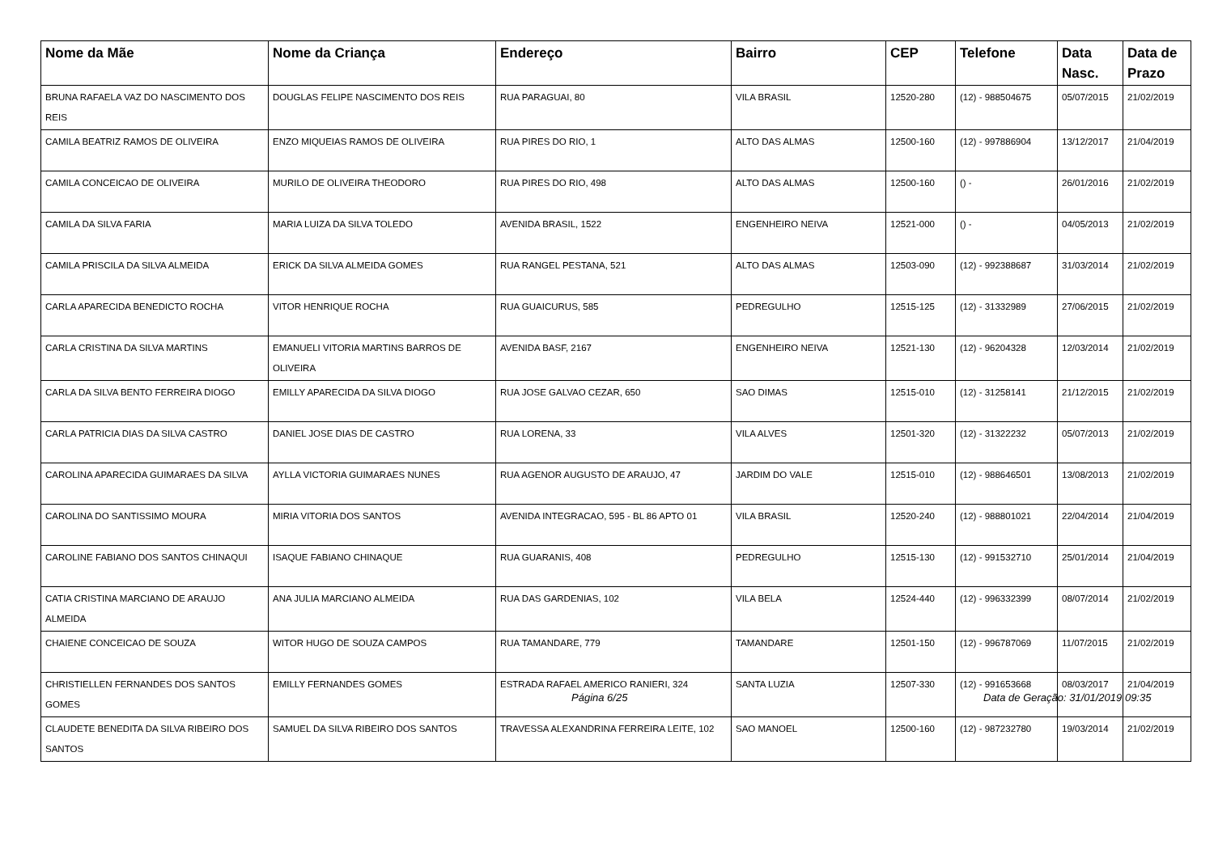| Nome da Mãe | Nome da Criança | Endereço | Bairro | CEP | Telefone | Data Nasc. | Data de Prazo |
| --- | --- | --- | --- | --- | --- | --- | --- |
| BRUNA RAFAELA VAZ DO NASCIMENTO DOS REIS | DOUGLAS FELIPE NASCIMENTO DOS REIS | RUA PARAGUAI, 80 | VILA BRASIL | 12520-280 | (12) - 988504675 | 05/07/2015 | 21/02/2019 |
| CAMILA BEATRIZ RAMOS DE OLIVEIRA | ENZO MIQUEIAS RAMOS DE OLIVEIRA | RUA PIRES DO RIO, 1 | ALTO DAS ALMAS | 12500-160 | (12) - 997886904 | 13/12/2017 | 21/04/2019 |
| CAMILA CONCEICAO DE OLIVEIRA | MURILO DE OLIVEIRA THEODORO | RUA PIRES DO RIO, 498 | ALTO DAS ALMAS | 12500-160 | () - | 26/01/2016 | 21/02/2019 |
| CAMILA DA SILVA FARIA | MARIA LUIZA DA SILVA TOLEDO | AVENIDA BRASIL, 1522 | ENGENHEIRO NEIVA | 12521-000 | () - | 04/05/2013 | 21/02/2019 |
| CAMILA PRISCILA DA SILVA ALMEIDA | ERICK DA SILVA ALMEIDA GOMES | RUA RANGEL PESTANA, 521 | ALTO DAS ALMAS | 12503-090 | (12) - 992388687 | 31/03/2014 | 21/02/2019 |
| CARLA APARECIDA BENEDICTO ROCHA | VITOR HENRIQUE ROCHA | RUA GUAICURUS, 585 | PEDREGULHO | 12515-125 | (12) - 31332989 | 27/06/2015 | 21/02/2019 |
| CARLA CRISTINA DA SILVA MARTINS | EMANUELI VITORIA MARTINS BARROS DE OLIVEIRA | AVENIDA BASF, 2167 | ENGENHEIRO NEIVA | 12521-130 | (12) - 96204328 | 12/03/2014 | 21/02/2019 |
| CARLA DA SILVA BENTO FERREIRA DIOGO | EMILLY APARECIDA DA SILVA DIOGO | RUA JOSE GALVAO CEZAR, 650 | SAO DIMAS | 12515-010 | (12) - 31258141 | 21/12/2015 | 21/02/2019 |
| CARLA PATRICIA DIAS DA SILVA CASTRO | DANIEL JOSE DIAS DE CASTRO | RUA LORENA, 33 | VILA ALVES | 12501-320 | (12) - 31322232 | 05/07/2013 | 21/02/2019 |
| CAROLINA APARECIDA GUIMARAES DA SILVA | AYLLA VICTORIA GUIMARAES NUNES | RUA AGENOR AUGUSTO DE ARAUJO, 47 | JARDIM DO VALE | 12515-010 | (12) - 988646501 | 13/08/2013 | 21/02/2019 |
| CAROLINA DO SANTISSIMO MOURA | MIRIA VITORIA DOS SANTOS | AVENIDA INTEGRACAO, 595 - BL 86 APTO 01 | VILA BRASIL | 12520-240 | (12) - 988801021 | 22/04/2014 | 21/04/2019 |
| CAROLINE FABIANO DOS SANTOS CHINAQUI | ISAQUE FABIANO CHINAQUE | RUA GUARANIS, 408 | PEDREGULHO | 12515-130 | (12) - 991532710 | 25/01/2014 | 21/04/2019 |
| CATIA CRISTINA MARCIANO DE ARAUJO ALMEIDA | ANA JULIA MARCIANO ALMEIDA | RUA DAS GARDENIAS, 102 | VILA BELA | 12524-440 | (12) - 996332399 | 08/07/2014 | 21/02/2019 |
| CHAIENE CONCEICAO DE SOUZA | WITOR HUGO DE SOUZA CAMPOS | RUA TAMANDARE, 779 | TAMANDARE | 12501-150 | (12) - 996787069 | 11/07/2015 | 21/02/2019 |
| CHRISTIELLEN FERNANDES DOS SANTOS GOMES | EMILLY FERNANDES GOMES | ESTRADA RAFAEL AMERICO RANIERI, 324 | SANTA LUZIA | 12507-330 | (12) - 991653668 | 08/03/2017 | 21/04/2019 |
| CLAUDETE BENEDITA DA SILVA RIBEIRO DOS SANTOS | SAMUEL DA SILVA RIBEIRO DOS SANTOS | TRAVESSA ALEXANDRINA FERREIRA LEITE, 102 | SAO MANOEL | 12500-160 | (12) - 987232780 | 19/03/2014 | 21/02/2019 |
Página 6/25
Data de Geração: 31/01/2019 09:35